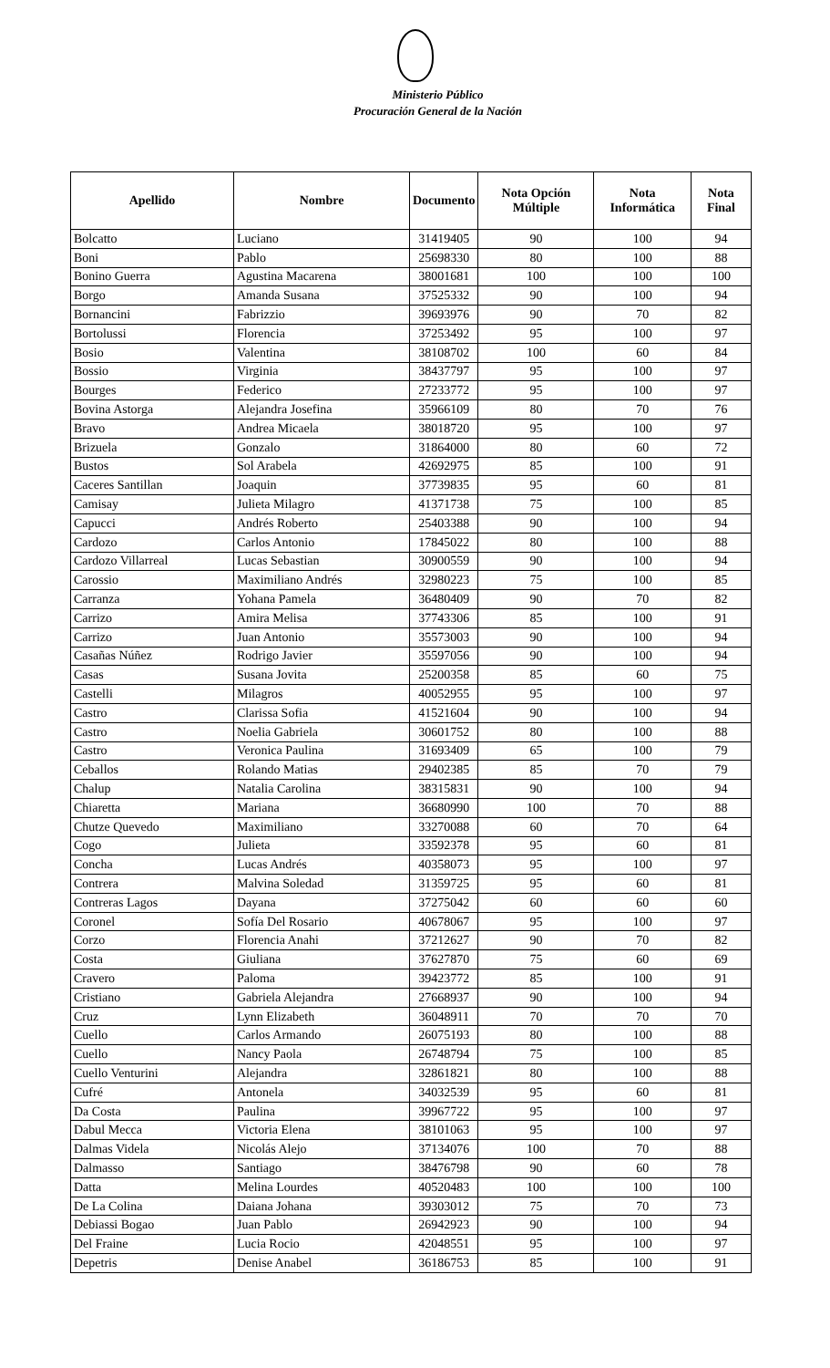Ministerio Público
Procuración General de la Nación
| Apellido | Nombre | Documento | Nota Opción Múltiple | Nota Informática | Nota Final |
| --- | --- | --- | --- | --- | --- |
| Bolcatto | Luciano | 31419405 | 90 | 100 | 94 |
| Boni | Pablo | 25698330 | 80 | 100 | 88 |
| Bonino Guerra | Agustina Macarena | 38001681 | 100 | 100 | 100 |
| Borgo | Amanda Susana | 37525332 | 90 | 100 | 94 |
| Bornancini | Fabrizzio | 39693976 | 90 | 70 | 82 |
| Bortolussi | Florencia | 37253492 | 95 | 100 | 97 |
| Bosio | Valentina | 38108702 | 100 | 60 | 84 |
| Bossio | Virginia | 38437797 | 95 | 100 | 97 |
| Bourges | Federico | 27233772 | 95 | 100 | 97 |
| Bovina Astorga | Alejandra Josefina | 35966109 | 80 | 70 | 76 |
| Bravo | Andrea Micaela | 38018720 | 95 | 100 | 97 |
| Brizuela | Gonzalo | 31864000 | 80 | 60 | 72 |
| Bustos | Sol Arabela | 42692975 | 85 | 100 | 91 |
| Caceres Santillan | Joaquin | 37739835 | 95 | 60 | 81 |
| Camisay | Julieta Milagro | 41371738 | 75 | 100 | 85 |
| Capucci | Andrés Roberto | 25403388 | 90 | 100 | 94 |
| Cardozo | Carlos Antonio | 17845022 | 80 | 100 | 88 |
| Cardozo Villarreal | Lucas Sebastian | 30900559 | 90 | 100 | 94 |
| Carossio | Maximiliano Andrés | 32980223 | 75 | 100 | 85 |
| Carranza | Yohana Pamela | 36480409 | 90 | 70 | 82 |
| Carrizo | Amira Melisa | 37743306 | 85 | 100 | 91 |
| Carrizo | Juan Antonio | 35573003 | 90 | 100 | 94 |
| Casañas Núñez | Rodrigo Javier | 35597056 | 90 | 100 | 94 |
| Casas | Susana Jovita | 25200358 | 85 | 60 | 75 |
| Castelli | Milagros | 40052955 | 95 | 100 | 97 |
| Castro | Clarissa Sofia | 41521604 | 90 | 100 | 94 |
| Castro | Noelia Gabriela | 30601752 | 80 | 100 | 88 |
| Castro | Veronica Paulina | 31693409 | 65 | 100 | 79 |
| Ceballos | Rolando Matias | 29402385 | 85 | 70 | 79 |
| Chalup | Natalia Carolina | 38315831 | 90 | 100 | 94 |
| Chiaretta | Mariana | 36680990 | 100 | 70 | 88 |
| Chutze Quevedo | Maximiliano | 33270088 | 60 | 70 | 64 |
| Cogo | Julieta | 33592378 | 95 | 60 | 81 |
| Concha | Lucas Andrés | 40358073 | 95 | 100 | 97 |
| Contrera | Malvina Soledad | 31359725 | 95 | 60 | 81 |
| Contreras Lagos | Dayana | 37275042 | 60 | 60 | 60 |
| Coronel | Sofía Del Rosario | 40678067 | 95 | 100 | 97 |
| Corzo | Florencia Anahi | 37212627 | 90 | 70 | 82 |
| Costa | Giuliana | 37627870 | 75 | 60 | 69 |
| Cravero | Paloma | 39423772 | 85 | 100 | 91 |
| Cristiano | Gabriela Alejandra | 27668937 | 90 | 100 | 94 |
| Cruz | Lynn Elizabeth | 36048911 | 70 | 70 | 70 |
| Cuello | Carlos Armando | 26075193 | 80 | 100 | 88 |
| Cuello | Nancy Paola | 26748794 | 75 | 100 | 85 |
| Cuello Venturini | Alejandra | 32861821 | 80 | 100 | 88 |
| Cufré | Antonela | 34032539 | 95 | 60 | 81 |
| Da Costa | Paulina | 39967722 | 95 | 100 | 97 |
| Dabul Mecca | Victoria Elena | 38101063 | 95 | 100 | 97 |
| Dalmas Videla | Nicolás Alejo | 37134076 | 100 | 70 | 88 |
| Dalmasso | Santiago | 38476798 | 90 | 60 | 78 |
| Datta | Melina Lourdes | 40520483 | 100 | 100 | 100 |
| De La Colina | Daiana Johana | 39303012 | 75 | 70 | 73 |
| Debiassi Bogao | Juan Pablo | 26942923 | 90 | 100 | 94 |
| Del Fraine | Lucia Rocio | 42048551 | 95 | 100 | 97 |
| Depetris | Denise Anabel | 36186753 | 85 | 100 | 91 |